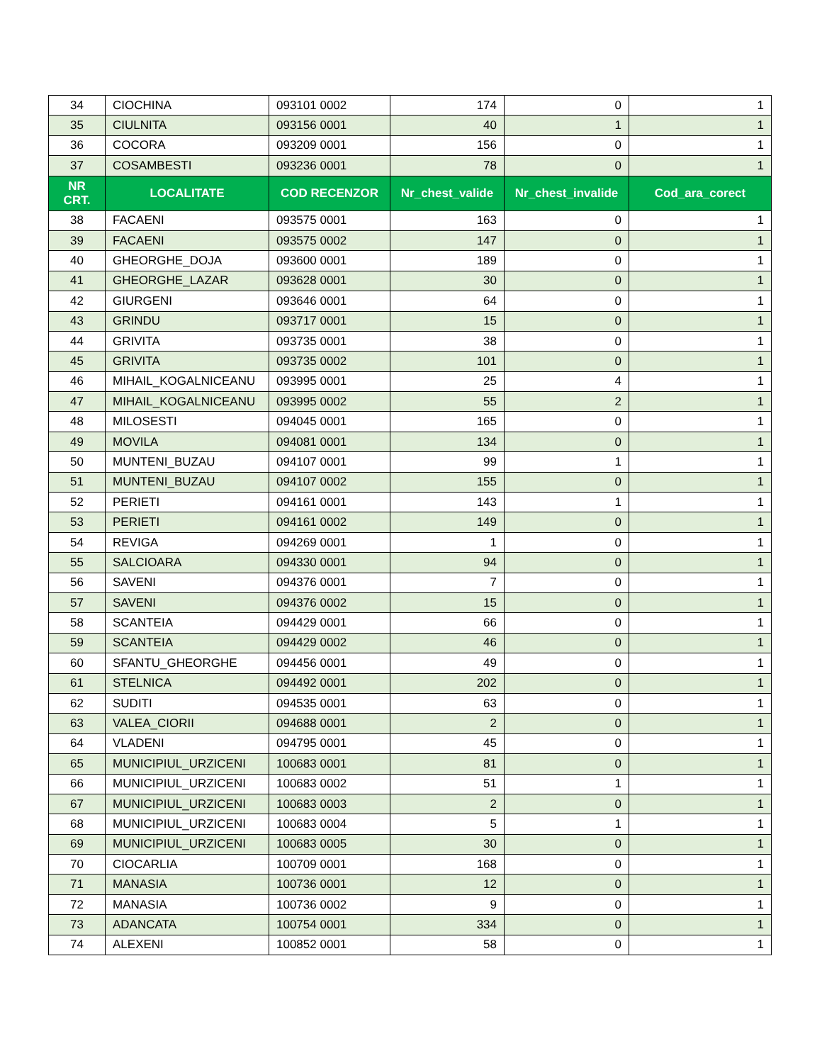| 34 | CIOCHINA | 093101 0002 | 174 | 0 | 1 |
| 35 | CIULNITA | 093156 0001 | 40 | 1 | 1 |
| 36 | COCORA | 093209 0001 | 156 | 0 | 1 |
| 37 | COSAMBESTI | 093236 0001 | 78 | 0 | 1 |
| NR CRT. | LOCALITATE | COD RECENZOR | Nr_chest_valide | Nr_chest_invalide | Cod_ara_corect |
| 38 | FACAENI | 093575 0001 | 163 | 0 | 1 |
| 39 | FACAENI | 093575 0002 | 147 | 0 | 1 |
| 40 | GHEORGHE_DOJA | 093600 0001 | 189 | 0 | 1 |
| 41 | GHEORGHE_LAZAR | 093628 0001 | 30 | 0 | 1 |
| 42 | GIURGENI | 093646 0001 | 64 | 0 | 1 |
| 43 | GRINDU | 093717 0001 | 15 | 0 | 1 |
| 44 | GRIVITA | 093735 0001 | 38 | 0 | 1 |
| 45 | GRIVITA | 093735 0002 | 101 | 0 | 1 |
| 46 | MIHAIL_KOGALNICEANU | 093995 0001 | 25 | 4 | 1 |
| 47 | MIHAIL_KOGALNICEANU | 093995 0002 | 55 | 2 | 1 |
| 48 | MILOSESTI | 094045 0001 | 165 | 0 | 1 |
| 49 | MOVILA | 094081 0001 | 134 | 0 | 1 |
| 50 | MUNTENI_BUZAU | 094107 0001 | 99 | 1 | 1 |
| 51 | MUNTENI_BUZAU | 094107 0002 | 155 | 0 | 1 |
| 52 | PERIETI | 094161 0001 | 143 | 1 | 1 |
| 53 | PERIETI | 094161 0002 | 149 | 0 | 1 |
| 54 | REVIGA | 094269 0001 | 1 | 0 | 1 |
| 55 | SALCIOARA | 094330 0001 | 94 | 0 | 1 |
| 56 | SAVENI | 094376 0001 | 7 | 0 | 1 |
| 57 | SAVENI | 094376 0002 | 15 | 0 | 1 |
| 58 | SCANTEIA | 094429 0001 | 66 | 0 | 1 |
| 59 | SCANTEIA | 094429 0002 | 46 | 0 | 1 |
| 60 | SFANTU_GHEORGHE | 094456 0001 | 49 | 0 | 1 |
| 61 | STELNICA | 094492 0001 | 202 | 0 | 1 |
| 62 | SUDITI | 094535 0001 | 63 | 0 | 1 |
| 63 | VALEA_CIORII | 094688 0001 | 2 | 0 | 1 |
| 64 | VLADENI | 094795 0001 | 45 | 0 | 1 |
| 65 | MUNICIPIUL_URZICENI | 100683 0001 | 81 | 0 | 1 |
| 66 | MUNICIPIUL_URZICENI | 100683 0002 | 51 | 1 | 1 |
| 67 | MUNICIPIUL_URZICENI | 100683 0003 | 2 | 0 | 1 |
| 68 | MUNICIPIUL_URZICENI | 100683 0004 | 5 | 1 | 1 |
| 69 | MUNICIPIUL_URZICENI | 100683 0005 | 30 | 0 | 1 |
| 70 | CIOCARLIA | 100709 0001 | 168 | 0 | 1 |
| 71 | MANASIA | 100736 0001 | 12 | 0 | 1 |
| 72 | MANASIA | 100736 0002 | 9 | 0 | 1 |
| 73 | ADANCATA | 100754 0001 | 334 | 0 | 1 |
| 74 | ALEXENI | 100852 0001 | 58 | 0 | 1 |